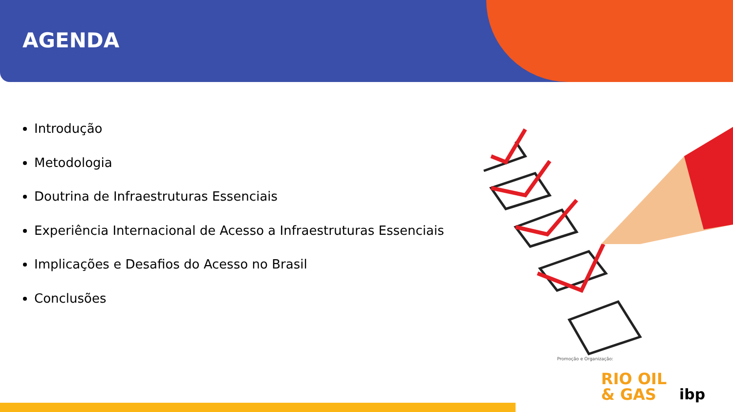AGENDA
Introdução
Metodologia
Doutrina de Infraestruturas Essenciais
Experiência Internacional de Acesso a Infraestruturas Essenciais
Implicações e Desafios do Acesso no Brasil
Conclusões
Promoção e Organização:
RIO OIL
& GAS
ibp